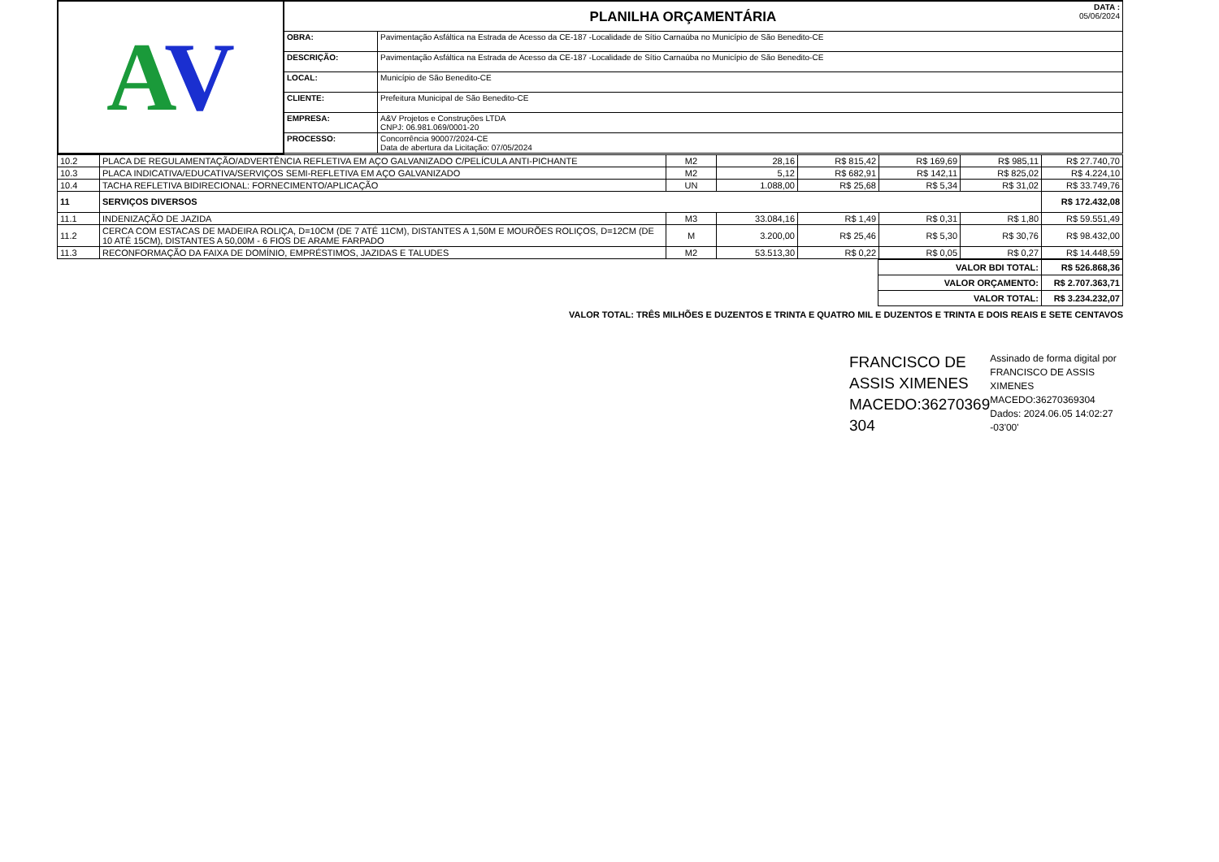| A V | PLANILHA ORÇAMENTÁRIA DATA : 05/06/2024 | |
| | OBRA: | Pavimentação Asfáltica na Estrada de Acesso da CE-187 -Localidade de Sítio Carnaúba no Município de São Benedito-CE |
| | DESCRIÇÃO: | Pavimentação Asfáltica na Estrada de Acesso da CE-187 -Localidade de Sítio Carnaúba no Município de São Benedito-CE |
| | LOCAL: | Município de São Benedito-CE |
| | CLIENTE: | Prefeitura Municipal de São Benedito-CE |
| | EMPRESA: | A&V Projetos e Construções LTDA CNPJ: 06.981.069/0001-20 |
| | PROCESSO: | Concorrência 90007/2024-CE Data de abertura da Licitação: 07/05/2024 |
| 10.2 | PLACA DE REGULAMENTAÇÃO/ADVERTÊNCIA REFLETIVA EM AÇO GALVANIZADO C/PELÍCULA ANTI-PICHANTE | M2 | 28,16 | R$ 815,42 | R$ 169,69 | R$ 985,11 | R$ 27.740,70 |
| 10.3 | PLACA INDICATIVA/EDUCATIVA/SERVIÇOS SEMI-REFLETIVA EM AÇO GALVANIZADO | M2 | 5,12 | R$ 682,91 | R$ 142,11 | R$ 825,02 | R$ 4.224,10 |
| 10.4 | TACHA REFLETIVA BIDIRECIONAL: FORNECIMENTO/APLICAÇÃO | UN | 1.088,00 | R$ 25,68 | R$ 5,34 | R$ 31,02 | R$ 33.749,76 |
| 11 | SERVIÇOS DIVERSOS | | | | | | R$ 172.432,08 |
| 11.1 | INDENIZAÇÃO DE JAZIDA | M3 | 33.084,16 | R$ 1,49 | R$ 0,31 | R$ 1,80 | R$ 59.551,49 |
| 11.2 | CERCA COM ESTACAS DE MADEIRA ROLIÇA, D=10CM (DE 7 ATÉ 11CM), DISTANTES A 1,50M E MOURÕES ROLIÇOS, D=12CM (DE 10 ATÉ 15CM), DISTANTES A 50,00M - 6 FIOS DE ARAME FARPADO | M | 3.200,00 | R$ 25,46 | R$ 5,30 | R$ 30,76 | R$ 98.432,00 |
| 11.3 | RECONFORMAÇÃO DA FAIXA DE DOMÍNIO, EMPRÉSTIMOS, JAZIDAS E TALUDES | M2 | 53.513,30 | R$ 0,22 | R$ 0,05 | R$ 0,27 | R$ 14.448,59 |
| VALOR BDI TOTAL: | R$ 526.868,36 |
| VALOR ORÇAMENTO: | R$ 2.707.363,71 |
| VALOR TOTAL: | R$ 3.234.232,07 |
VALOR TOTAL: TRÊS MILHÕES E DUZENTOS E TRINTA E QUATRO MIL E DUZENTOS E TRINTA E DOIS REAIS E SETE CENTAVOS
FRANCISCO DE ASSIS XIMENES MACEDO:36270369 304
Assinado de forma digital por FRANCISCO DE ASSIS XIMENES MACEDO:36270369304 Dados: 2024.06.05 14:02:27 -03'00'